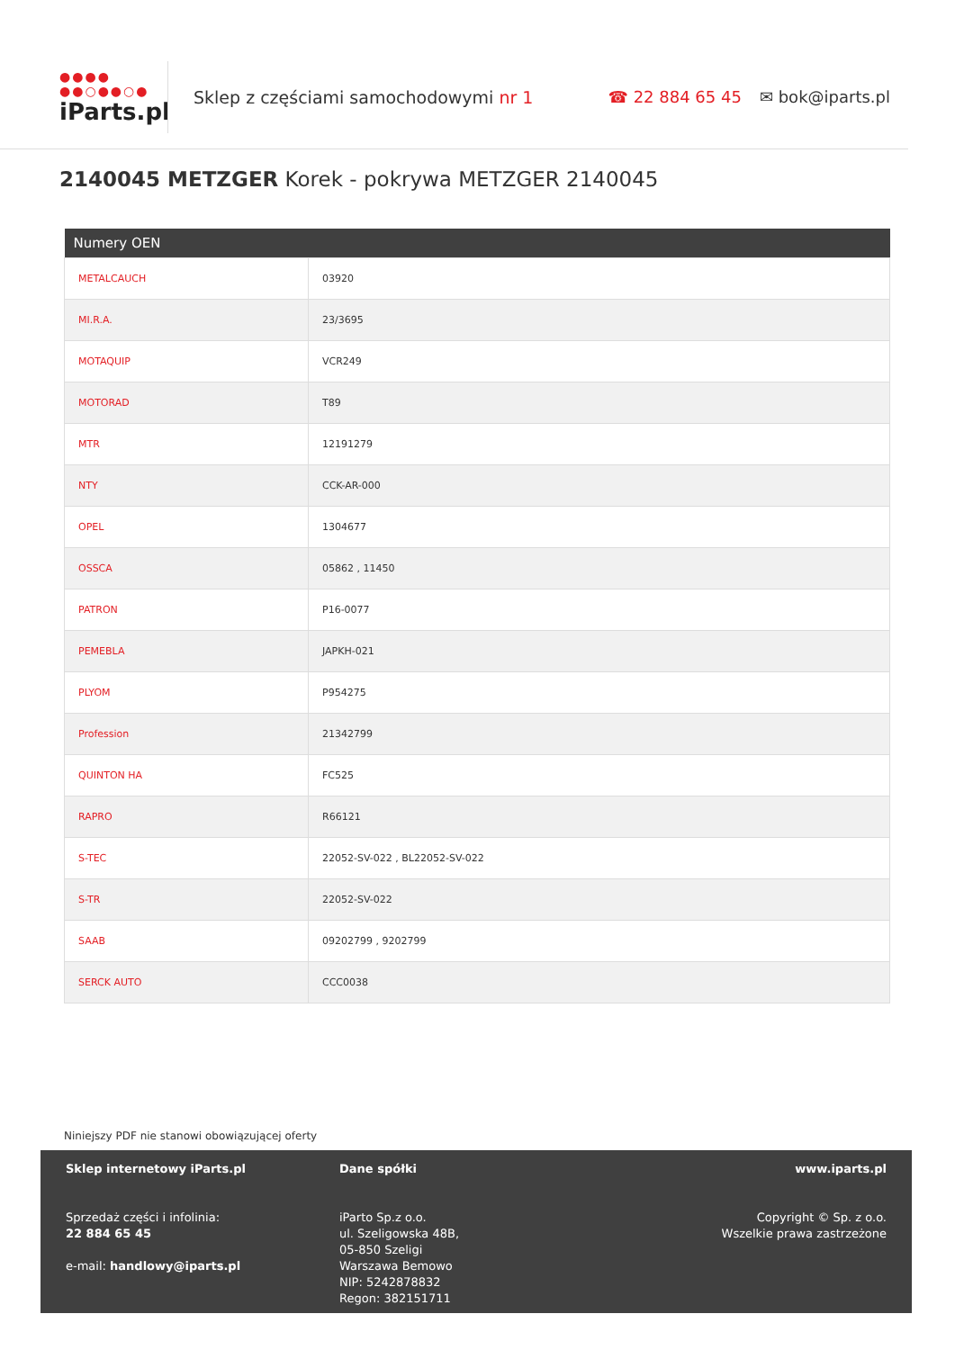●●●●
●●○●●○●
iParts.pl
Sklep z częściami samochodowymi nr 1
☎ 22 884 65 45 ✉ bok@iparts.pl
2140045 METZGER Korek - pokrywa METZGER 2140045
| Numery OEN | |
| --- | --- |
| METALCAUCH | 03920 |
| MI.R.A. | 23/3695 |
| MOTAQUIP | VCR249 |
| MOTORAD | T89 |
| MTR | 12191279 |
| NTY | CCK-AR-000 |
| OPEL | 1304677 |
| OSSCA | 05862 , 11450 |
| PATRON | P16-0077 |
| PEMEBLA | JAPKH-021 |
| PLYOM | P954275 |
| Profession | 21342799 |
| QUINTON HA | FC525 |
| RAPRO | R66121 |
| S-TEC | 22052-SV-022 , BL22052-SV-022 |
| S-TR | 22052-SV-022 |
| SAAB | 09202799 , 9202799 |
| SERCK AUTO | CCC0038 |
Niniejszy PDF nie stanowi obowiązującej oferty
Sklep internetowy iParts.pl
Sprzedaż części i infolinia:
22 884 65 45
e-mail: handlowy@iparts.pl
Dane spółki
iParto Sp.z o.o.
ul. Szeligowska 48B,
05-850 Szeligi
Warszawa Bemowo
NIP: 5242878832
Regon: 382151711
www.iparts.pl
Copyright © Sp. z o.o.
Wszelkie prawa zastrzeżone